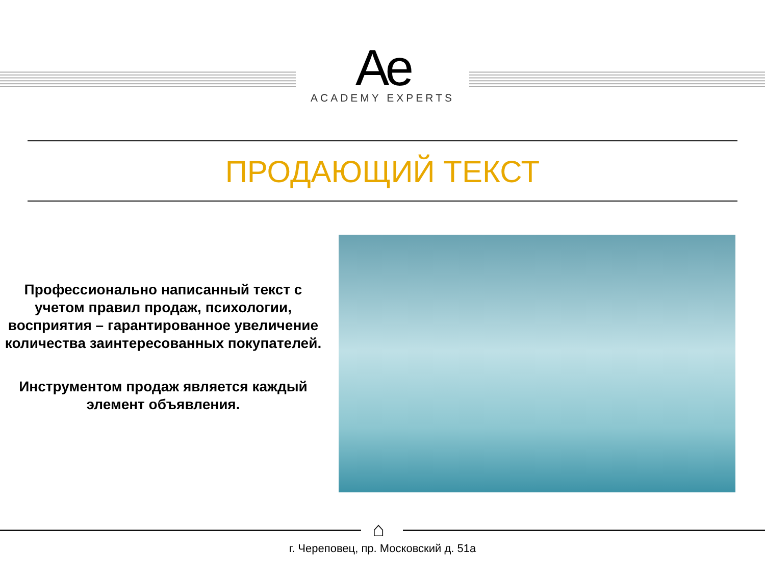Ae
ACADEMY EXPERTS
ПРОДАЮЩИЙ ТЕКСТ
Профессионально написанный текст с учетом правил продаж, психологии, восприятия – гарантированное увеличение количества заинтересованных покупателей.
Инструментом продаж является каждый элемент объявления.
⌂
г. Череповец, пр. Московский д. 51а